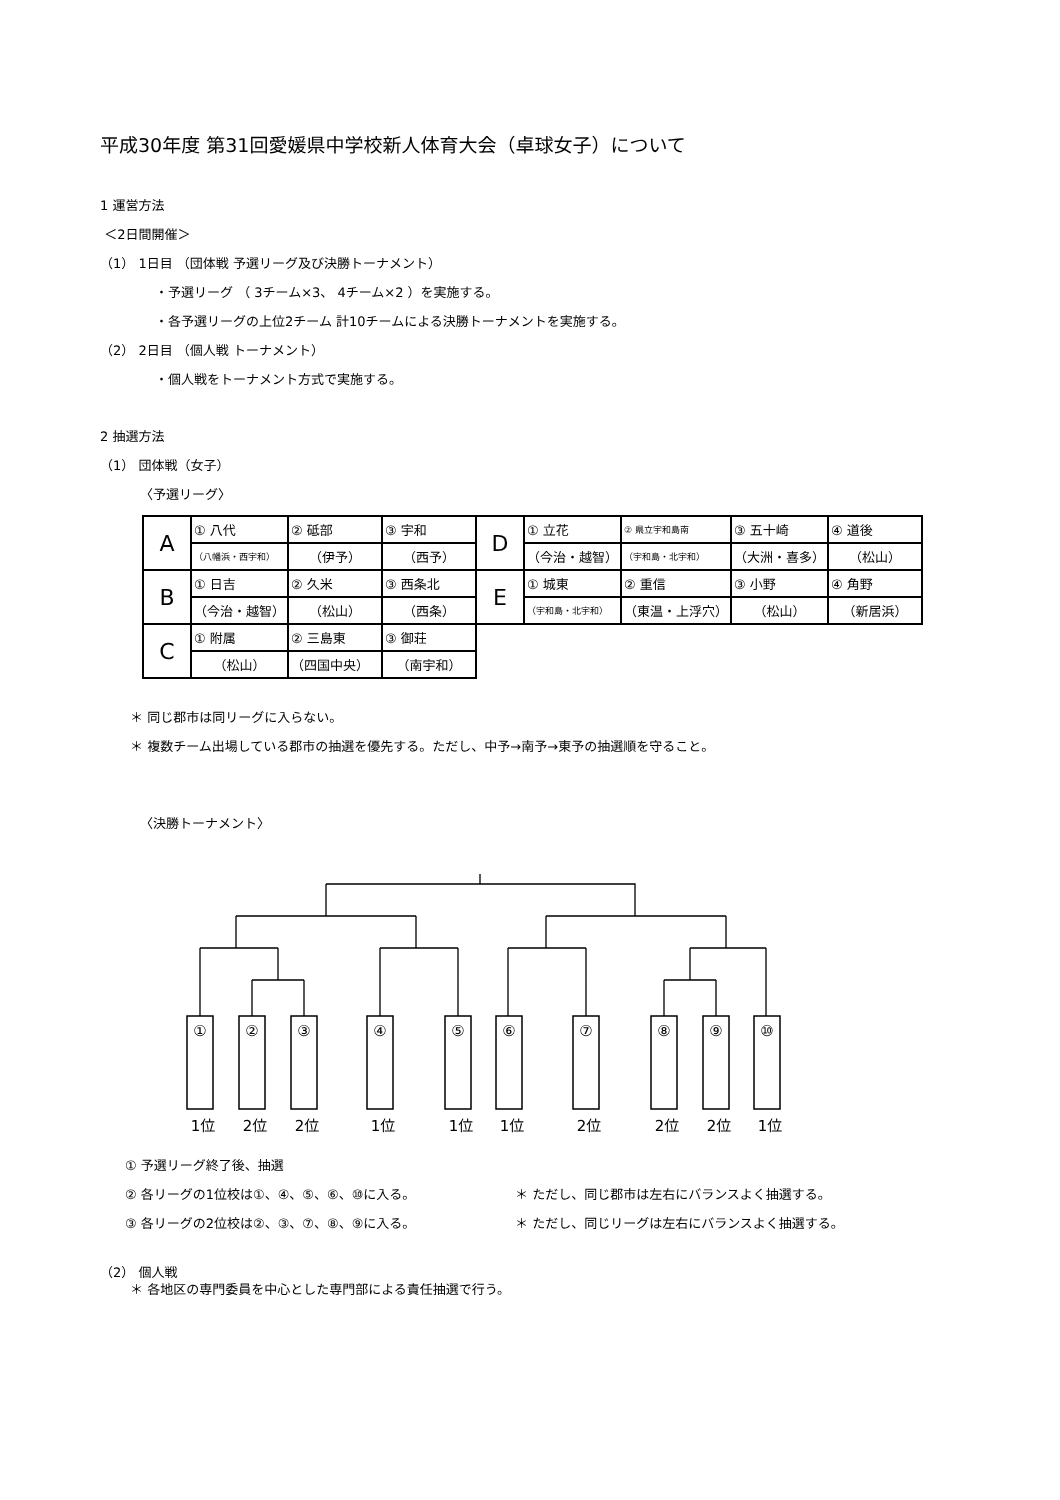平成30年度 第31回愛媛県中学校新人体育大会（卓球女子）について
1 運営方法
＜2日間開催＞
（1） 1日目 （団体戦 予選リーグ及び決勝トーナメント）
・予選リーグ （ 3チーム×3、 4チーム×2 ）を実施する。
・各予選リーグの上位2チーム 計10チームによる決勝トーナメントを実施する。
（2） 2日目 （個人戦 トーナメント）
・個人戦をトーナメント方式で実施する。
2 抽選方法
（1） 団体戦（女子）
〈予選リーグ〉
| A | ① 八代 | ② 砥部 | ③ 宇和 | D | ① 立花 | ② 県立宇和島南 | ③ 五十崎 | ④ 道後 |
| | （八幡浜・西宇和） | （伊予） | （西予） | | （今治・越智） | （宇和島・北宇和） | （大洲・喜多） | （松山） |
| B | ① 日吉 | ② 久米 | ③ 西条北 | E | ① 城東 | ② 重信 | ③ 小野 | ④ 角野 |
| | （今治・越智） | （松山） | （西条） | | （宇和島・北宇和） | （東温・上浮穴） | （松山） | （新居浜） |
| C | ① 附属 | ② 三島東 | ③ 御荘 | | | | | |
| | （松山） | （四国中央） | （南宇和） | | | | | |
＊ 同じ郡市は同リーグに入らない。
＊ 複数チーム出場している郡市の抽選を優先する。ただし、中予→南予→東予の抽選順を守ること。
〈決勝トーナメント〉
①
②
③
④
⑤
⑥
⑦
⑧
⑨
⑩
1位
2位
2位
1位
1位
1位
2位
2位
2位
1位
① 予選リーグ終了後、抽選
② 各リーグの1位校は①、④、⑤、⑥、⑩に入る。
③ 各リーグの2位校は②、③、⑦、⑧、⑨に入る。
＊ ただし、同じ郡市は左右にバランスよく抽選する。
＊ ただし、同じリーグは左右にバランスよく抽選する。
（2） 個人戦
＊ 各地区の専門委員を中心とした専門部による責任抽選で行う。